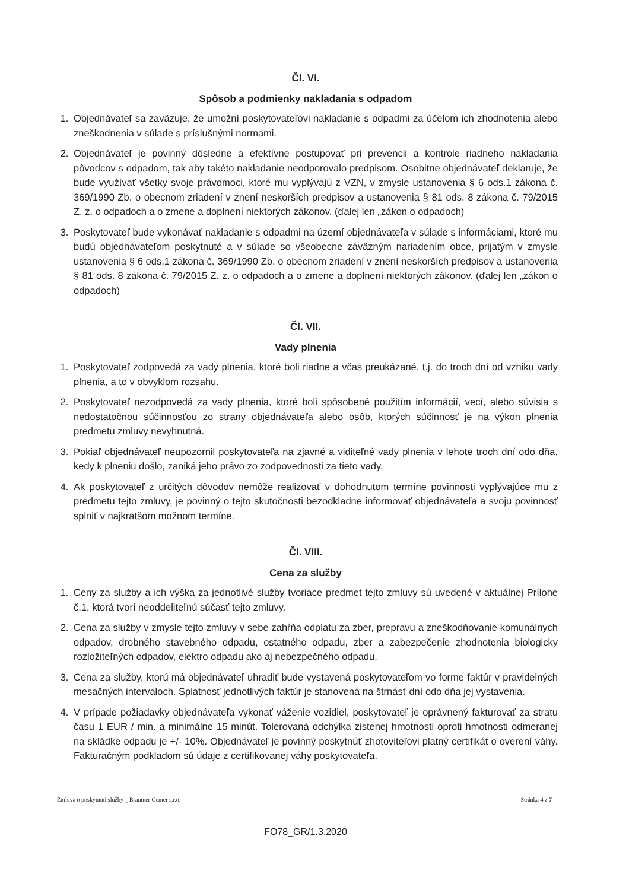Čl. VI.
Spôsob a podmienky nakladania s odpadom
1. Objednávateľ sa zaväzuje, že umožní poskytovateľovi nakladanie s odpadmi za účelom ich zhodnotenia alebo zneškodnenia v súlade s príslušnými normami.
2. Objednávateľ je povinný dôsledne a efektívne postupovať pri prevencii a kontrole riadneho nakladania pôvodcov s odpadom, tak aby takéto nakladanie neodporovalo predpisom. Osobitne objednávateľ deklaruje, že bude využívať všetky svoje právomoci, ktoré mu vyplývajú z VZN, v zmysle ustanovenia § 6 ods.1 zákona č. 369/1990 Zb. o obecnom zriadení v znení neskorších predpisov a ustanovenia § 81 ods. 8 zákona č. 79/2015 Z. z. o odpadoch a o zmene a doplnení niektorých zákonov. (ďalej len „zákon o odpadoch)
3. Poskytovateľ bude vykonávať nakladanie s odpadmi na území objednávateľa v súlade s informáciami, ktoré mu budú objednávateľom poskytnuté a v súlade so všeobecne záväzným nariadením obce, prijatým v zmysle ustanovenia § 6 ods.1 zákona č. 369/1990 Zb. o obecnom zriadení v znení neskorších predpisov a ustanovenia § 81 ods. 8 zákona č. 79/2015 Z. z. o odpadoch a o zmene a doplnení niektorých zákonov. (ďalej len „zákon o odpadoch)
Čl. VII.
Vady plnenia
1. Poskytovateľ zodpovedá za vady plnenia, ktoré boli riadne a včas preukázané, t.j. do troch dní od vzniku vady plnenia, a to v obvyklom rozsahu.
2. Poskytovateľ nezodpovedá za vady plnenia, ktoré boli spôsobené použitím informácií, vecí, alebo súvisia s nedostatočnou súčinnosťou zo strany objednávateľa alebo osôb, ktorých súčinnosť je na výkon plnenia predmetu zmluvy nevyhnutná.
3. Pokiaľ objednávateľ neupozornil poskytovateľa na zjavné a viditeľné vady plnenia v lehote troch dní odo dňa, kedy k plneniu došlo, zaniká jeho právo zo zodpovednosti za tieto vady.
4. Ak poskytovateľ z určitých dôvodov nemôže realizovať v dohodnutom termíne povinnosti vyplývajúce mu z predmetu tejto zmluvy, je povinný o tejto skutočnosti bezodkladne informovať objednávateľa a svoju povinnosť splniť v najkratšom možnom termíne.
Čl. VIII.
Cena za služby
1. Ceny za služby a ich výška za jednotlivé služby tvoriace predmet tejto zmluvy sú uvedené v aktuálnej Prílohe č.1, ktorá tvorí neoddeliteľnú súčasť tejto zmluvy.
2. Cena za služby v zmysle tejto zmluvy v sebe zahŕňa odplatu za zber, prepravu a zneškodňovanie komunálnych odpadov, drobného stavebného odpadu, ostatného odpadu, zber a zabezpečenie zhodnotenia biologicky rozložiteľných odpadov, elektro odpadu ako aj nebezpečného odpadu.
3. Cena za služby, ktorú má objednávateľ uhradiť bude vystavená poskytovateľom vo forme faktúr v pravidelných mesačných intervaloch. Splatnosť jednotlivých faktúr je stanovená na štrnásť dní odo dňa jej vystavenia.
4. V prípade požiadavky objednávateľa vykonať váženie vozidiel, poskytovateľ je oprávnený fakturovať za stratu času 1 EUR / min. a minimálne 15 minút. Tolerovaná odchýlka zistenej hmotnosti oproti hmotnosti odmeranej na skládke odpadu je +/- 10%. Objednávateľ je povinný poskytnúť zhotoviteľovi platný certifikát o overení váhy. Fakturačným podkladom sú údaje z certifikovanej váhy poskytovateľa.
Zmluva o poskytnuti služby _ Brantner Gemer s.r.o. Stránka 4 z 7
FO78_GR/1.3.2020